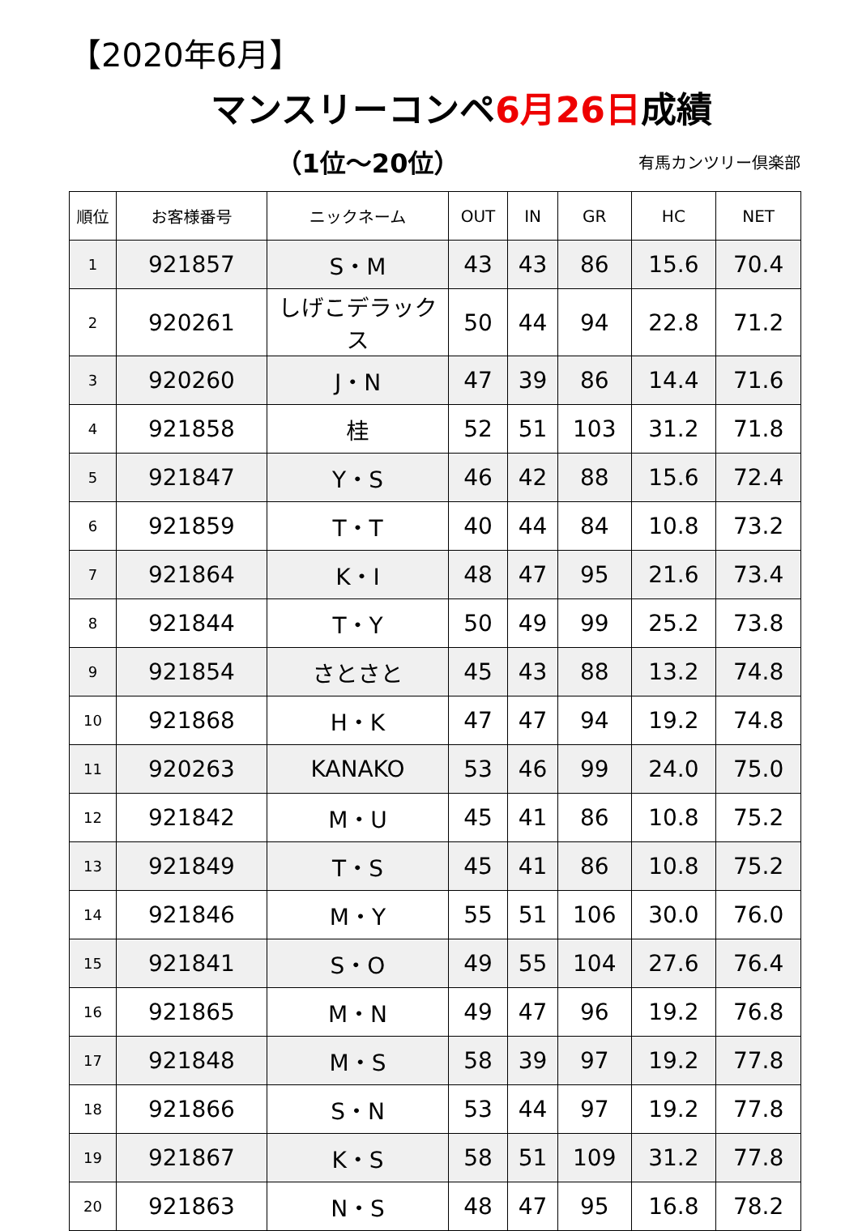【2020年6月】
マンスリーコンペ6月26日成績
（1位～20位）
有馬カンツリー倶楽部
| 順位 | お客様番号 | ニックネーム | OUT | IN | GR | HC | NET |
| --- | --- | --- | --- | --- | --- | --- | --- |
| 1 | 921857 | S・M | 43 | 43 | 86 | 15.6 | 70.4 |
| 2 | 920261 | しげこデラックス | 50 | 44 | 94 | 22.8 | 71.2 |
| 3 | 920260 | J・N | 47 | 39 | 86 | 14.4 | 71.6 |
| 4 | 921858 | 桂 | 52 | 51 | 103 | 31.2 | 71.8 |
| 5 | 921847 | Y・S | 46 | 42 | 88 | 15.6 | 72.4 |
| 6 | 921859 | T・T | 40 | 44 | 84 | 10.8 | 73.2 |
| 7 | 921864 | K・I | 48 | 47 | 95 | 21.6 | 73.4 |
| 8 | 921844 | T・Y | 50 | 49 | 99 | 25.2 | 73.8 |
| 9 | 921854 | さとさと | 45 | 43 | 88 | 13.2 | 74.8 |
| 10 | 921868 | H・K | 47 | 47 | 94 | 19.2 | 74.8 |
| 11 | 920263 | KANAKO | 53 | 46 | 99 | 24.0 | 75.0 |
| 12 | 921842 | M・U | 45 | 41 | 86 | 10.8 | 75.2 |
| 13 | 921849 | T・S | 45 | 41 | 86 | 10.8 | 75.2 |
| 14 | 921846 | M・Y | 55 | 51 | 106 | 30.0 | 76.0 |
| 15 | 921841 | S・O | 49 | 55 | 104 | 27.6 | 76.4 |
| 16 | 921865 | M・N | 49 | 47 | 96 | 19.2 | 76.8 |
| 17 | 921848 | M・S | 58 | 39 | 97 | 19.2 | 77.8 |
| 18 | 921866 | S・N | 53 | 44 | 97 | 19.2 | 77.8 |
| 19 | 921867 | K・S | 58 | 51 | 109 | 31.2 | 77.8 |
| 20 | 921863 | N・S | 48 | 47 | 95 | 16.8 | 78.2 |